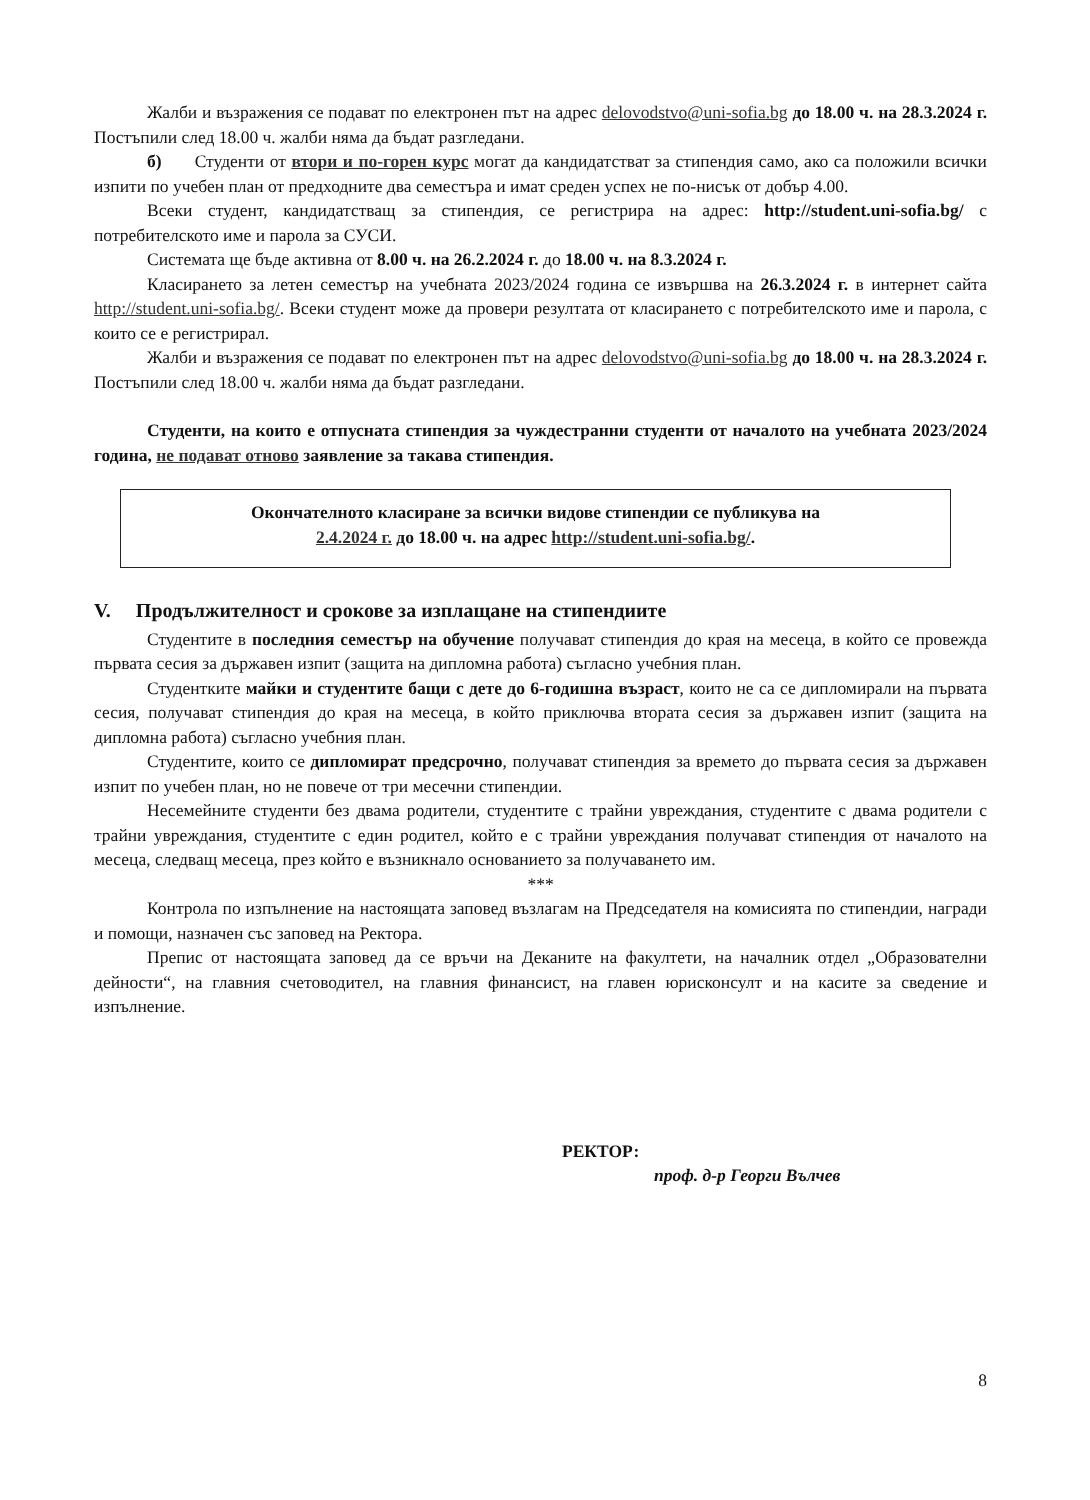Жалби и възражения се подават по електронен път на адрес delovodstvo@uni-sofia.bg до 18.00 ч. на 28.3.2024 г. Постъпили след 18.00 ч. жалби няма да бъдат разгледани.
б) Студенти от втори и по-горен курс могат да кандидатстват за стипендия само, ако са положили всички изпити по учебен план от предходните два семестъра и имат среден успех не по-нисък от добър 4.00.
Всеки студент, кандидатстващ за стипендия, се регистрира на адрес: http://student.uni-sofia.bg/ с потребителското име и парола за СУСИ.
Системата ще бъде активна от 8.00 ч. на 26.2.2024 г. до 18.00 ч. на 8.3.2024 г.
Класирането за летен семестър на учебната 2023/2024 година се извършва на 26.3.2024 г. в интернет сайта http://student.uni-sofia.bg/. Всеки студент може да провери резултата от класирането с потребителското име и парола, с които се е регистрирал.
Жалби и възражения се подават по електронен път на адрес delovodstvo@uni-sofia.bg до 18.00 ч. на 28.3.2024 г. Постъпили след 18.00 ч. жалби няма да бъдат разгледани.
Студенти, на които е отпусната стипендия за чуждестранни студенти от началото на учебната 2023/2024 година, не подават отново заявление за такава стипендия.
Окончателното класиране за всички видове стипендии се публикува на
2.4.2024 г. до 18.00 ч. на адрес http://student.uni-sofia.bg/.
V. Продължителност и срокове за изплащане на стипендиите
Студентите в последния семестър на обучение получават стипендия до края на месеца, в който се провежда първата сесия за държавен изпит (защита на дипломна работа) съгласно учебния план.
Студентките майки и студентите бащи с дете до 6-годишна възраст, които не са се дипломирали на първата сесия, получават стипендия до края на месеца, в който приключва втората сесия за държавен изпит (защита на дипломна работа) съгласно учебния план.
Студентите, които се дипломират предсрочно, получават стипендия за времето до първата сесия за държавен изпит по учебен план, но не повече от три месечни стипендии.
Несемейните студенти без двама родители, студентите с трайни увреждания, студентите с двама родители с трайни увреждания, студентите с един родител, който е с трайни увреждания получават стипендия от началото на месеца, следващ месеца, през който е възникнало основанието за получаването им.
***
Контрола по изпълнение на настоящата заповед възлагам на Председателя на комисията по стипендии, награди и помощи, назначен със заповед на Ректора.
Препис от настоящата заповед да се връчи на Деканите на факултети, на началник отдел „Образователни дейности“, на главния счетоводител, на главния финансист, на главен юрисконсулт и на касите за сведение и изпълнение.
РЕКТОР:
проф. д-р Георги Вълчев
8